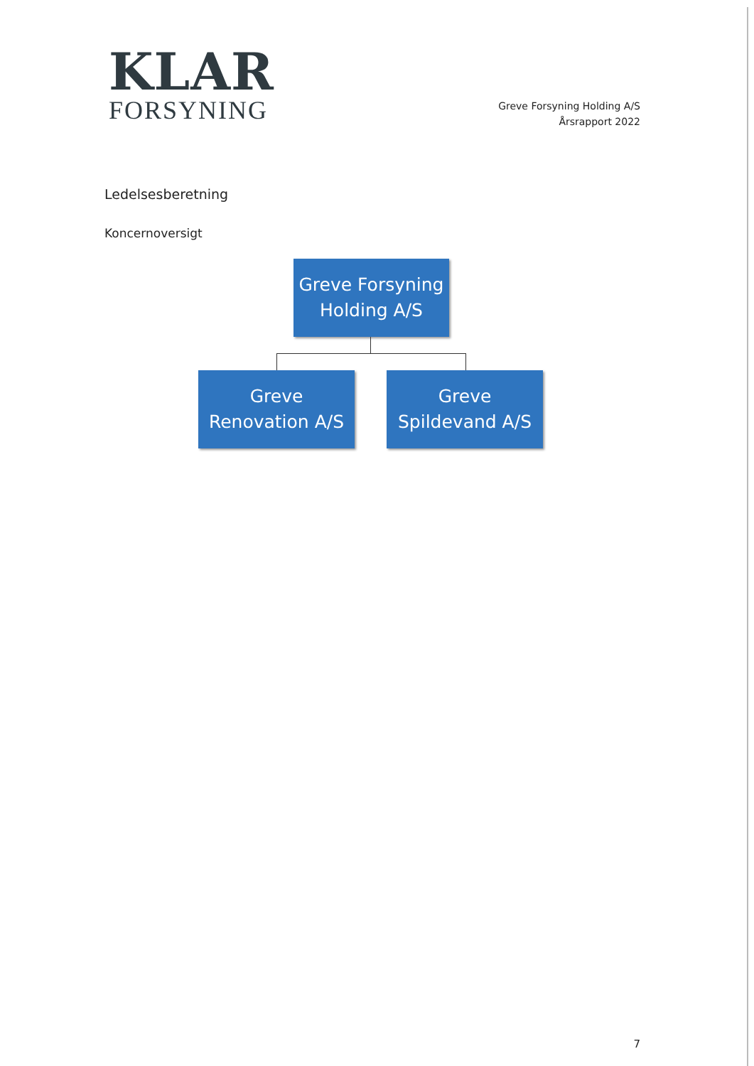KLAR
FORSYNING
Greve Forsyning Holding A/S
Årsrapport 2022
Ledelsesberetning
Koncernoversigt
Greve Forsyning Holding A/S
Greve Renovation A/S
Greve Spildevand A/S
7